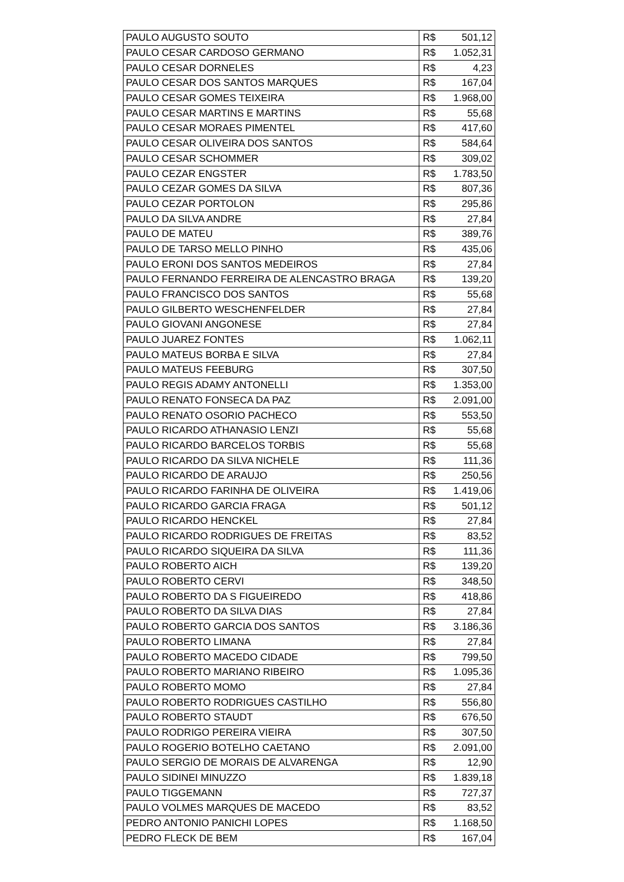| PAULO AUGUSTO SOUTO | R$ | 501,12 |
| PAULO CESAR CARDOSO GERMANO | R$ | 1.052,31 |
| PAULO CESAR DORNELES | R$ | 4,23 |
| PAULO CESAR DOS SANTOS MARQUES | R$ | 167,04 |
| PAULO CESAR GOMES TEIXEIRA | R$ | 1.968,00 |
| PAULO CESAR MARTINS E MARTINS | R$ | 55,68 |
| PAULO CESAR MORAES PIMENTEL | R$ | 417,60 |
| PAULO CESAR OLIVEIRA DOS SANTOS | R$ | 584,64 |
| PAULO CESAR SCHOMMER | R$ | 309,02 |
| PAULO CEZAR ENGSTER | R$ | 1.783,50 |
| PAULO CEZAR GOMES DA SILVA | R$ | 807,36 |
| PAULO CEZAR PORTOLON | R$ | 295,86 |
| PAULO DA SILVA ANDRE | R$ | 27,84 |
| PAULO DE MATEU | R$ | 389,76 |
| PAULO DE TARSO MELLO PINHO | R$ | 435,06 |
| PAULO ERONI DOS SANTOS MEDEIROS | R$ | 27,84 |
| PAULO FERNANDO FERREIRA DE ALENCASTRO BRAGA | R$ | 139,20 |
| PAULO FRANCISCO DOS SANTOS | R$ | 55,68 |
| PAULO GILBERTO WESCHENFELDER | R$ | 27,84 |
| PAULO GIOVANI ANGONESE | R$ | 27,84 |
| PAULO JUAREZ FONTES | R$ | 1.062,11 |
| PAULO MATEUS BORBA E SILVA | R$ | 27,84 |
| PAULO MATEUS FEEBURG | R$ | 307,50 |
| PAULO REGIS ADAMY ANTONELLI | R$ | 1.353,00 |
| PAULO RENATO FONSECA DA PAZ | R$ | 2.091,00 |
| PAULO RENATO OSORIO PACHECO | R$ | 553,50 |
| PAULO RICARDO ATHANASIO LENZI | R$ | 55,68 |
| PAULO RICARDO BARCELOS TORBIS | R$ | 55,68 |
| PAULO RICARDO DA SILVA NICHELE | R$ | 111,36 |
| PAULO RICARDO DE ARAUJO | R$ | 250,56 |
| PAULO RICARDO FARINHA DE OLIVEIRA | R$ | 1.419,06 |
| PAULO RICARDO GARCIA FRAGA | R$ | 501,12 |
| PAULO RICARDO HENCKEL | R$ | 27,84 |
| PAULO RICARDO RODRIGUES DE FREITAS | R$ | 83,52 |
| PAULO RICARDO SIQUEIRA DA SILVA | R$ | 111,36 |
| PAULO ROBERTO AICH | R$ | 139,20 |
| PAULO ROBERTO CERVI | R$ | 348,50 |
| PAULO ROBERTO DA S FIGUEIREDO | R$ | 418,86 |
| PAULO ROBERTO DA SILVA DIAS | R$ | 27,84 |
| PAULO ROBERTO GARCIA DOS SANTOS | R$ | 3.186,36 |
| PAULO ROBERTO LIMANA | R$ | 27,84 |
| PAULO ROBERTO MACEDO CIDADE | R$ | 799,50 |
| PAULO ROBERTO MARIANO RIBEIRO | R$ | 1.095,36 |
| PAULO ROBERTO MOMO | R$ | 27,84 |
| PAULO ROBERTO RODRIGUES CASTILHO | R$ | 556,80 |
| PAULO ROBERTO STAUDT | R$ | 676,50 |
| PAULO RODRIGO PEREIRA VIEIRA | R$ | 307,50 |
| PAULO ROGERIO BOTELHO CAETANO | R$ | 2.091,00 |
| PAULO SERGIO DE MORAIS DE ALVARENGA | R$ | 12,90 |
| PAULO SIDINEI MINUZZO | R$ | 1.839,18 |
| PAULO TIGGEMANN | R$ | 727,37 |
| PAULO VOLMES MARQUES DE MACEDO | R$ | 83,52 |
| PEDRO ANTONIO PANICHI LOPES | R$ | 1.168,50 |
| PEDRO FLECK DE BEM | R$ | 167,04 |